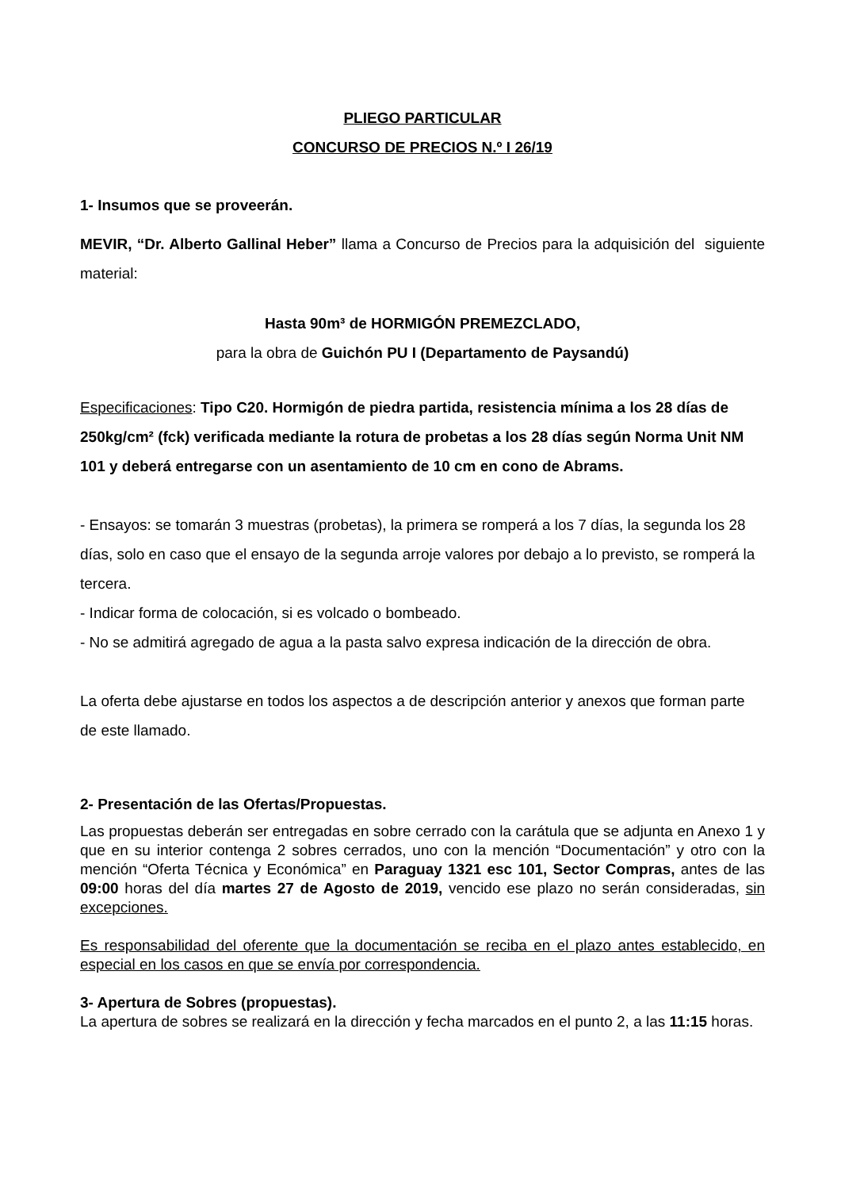PLIEGO PARTICULAR
CONCURSO DE PRECIOS N.º I 26/19
1- Insumos que se proveerán.
MEVIR, “Dr. Alberto Gallinal Heber” llama a Concurso de Precios para la adquisición del siguiente material:
Hasta 90m³ de HORMIGÓN PREMEZCLADO,
para la obra de Guichón PU I (Departamento de Paysandú)
Especificaciones: Tipo C20. Hormigón de piedra partida, resistencia mínima a los 28 días de 250kg/cm² (fck) verificada mediante la rotura de probetas a los 28 días según Norma Unit NM 101 y deberá entregarse con un asentamiento de 10 cm en cono de Abrams.
- Ensayos: se tomarán 3 muestras (probetas), la primera se romperá a los 7 días, la segunda los 28 días, solo en caso que el ensayo de la segunda arroje valores por debajo a lo previsto, se romperá la tercera.
- Indicar forma de colocación, si es volcado o bombeado.
- No se admitirá agregado de agua a la pasta salvo expresa indicación de la dirección de obra.
La oferta debe ajustarse en todos los aspectos a de descripción anterior y anexos que forman parte de este llamado.
2- Presentación de las Ofertas/Propuestas.
Las propuestas deberán ser entregadas en sobre cerrado con la carátula que se adjunta en Anexo 1 y que en su interior contenga 2 sobres cerrados, uno con la mención “Documentación” y otro con la mención “Oferta Técnica y Económica” en Paraguay 1321 esc 101, Sector Compras, antes de las 09:00 horas del día martes 27 de Agosto de 2019, vencido ese plazo no serán consideradas, sin excepciones.
Es responsabilidad del oferente que la documentación se reciba en el plazo antes establecido, en especial en los casos en que se envía por correspondencia.
3- Apertura de Sobres (propuestas).
La apertura de sobres se realizará en la dirección y fecha marcados en el punto 2, a las 11:15 horas.